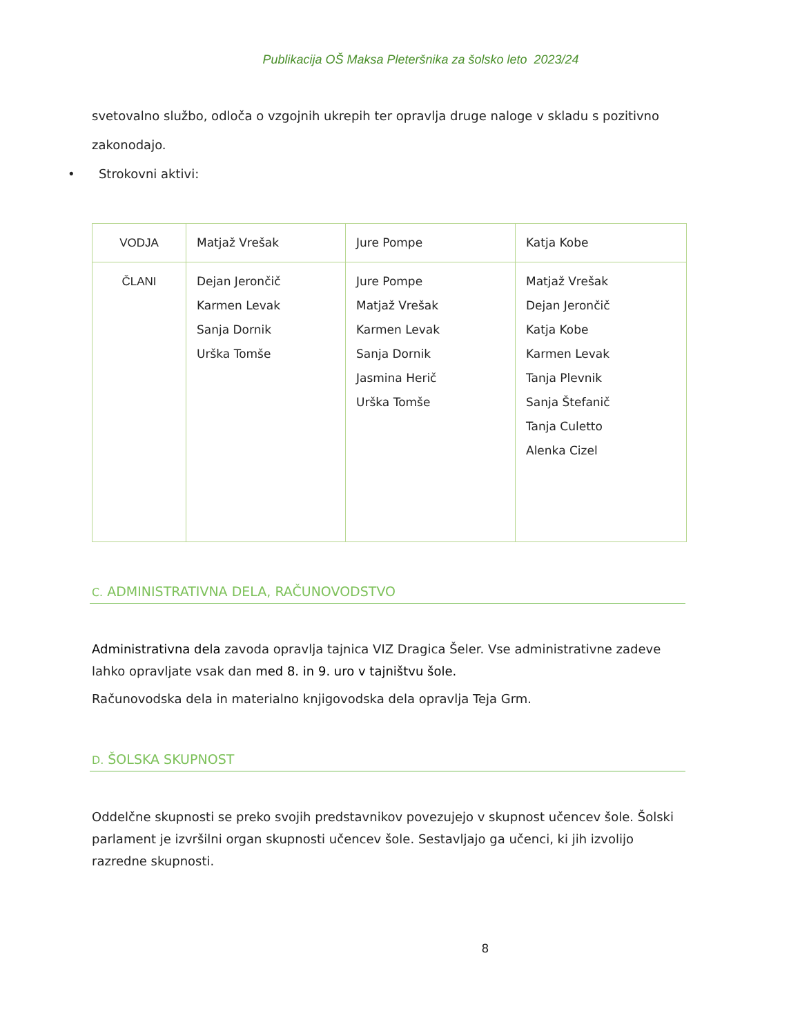Publikacija OŠ Maksa Pleteršnika za šolsko leto 2023/24
svetovalno službo, odloča o vzgojnih ukrepih ter opravlja druge naloge v skladu s pozitivno zakonodajo.
• Strokovni aktivi:
| VODJA | Matjaž Vrešak | Jure Pompe | Katja Kobe |
| ČLANI | Dejan Jerončič Karmen Levak Sanja Dornik Urška Tomše | Jure Pompe Matjaž Vrešak Karmen Levak Sanja Dornik Jasmina Herič Urška Tomše | Matjaž Vrešak Dejan Jerončič Katja Kobe Karmen Levak Tanja Plevnik Sanja Štefanič Tanja Culetto Alenka Cizel |
C. ADMINISTRATIVNA DELA, RAČUNOVODSTVO
Administrativna dela zavoda opravlja tajnica VIZ Dragica Šeler. Vse administrativne zadeve lahko opravljate vsak dan med 8. in 9. uro v tajništvu šole.
Računovodska dela in materialno knjigovodska dela opravlja Teja Grm.
D. ŠOLSKA SKUPNOST
Oddelčne skupnosti se preko svojih predstavnikov povezujejo v skupnost učencev šole. Šolski parlament je izvršilni organ skupnosti učencev šole. Sestavljajo ga učenci, ki jih izvolijo razredne skupnosti.
8